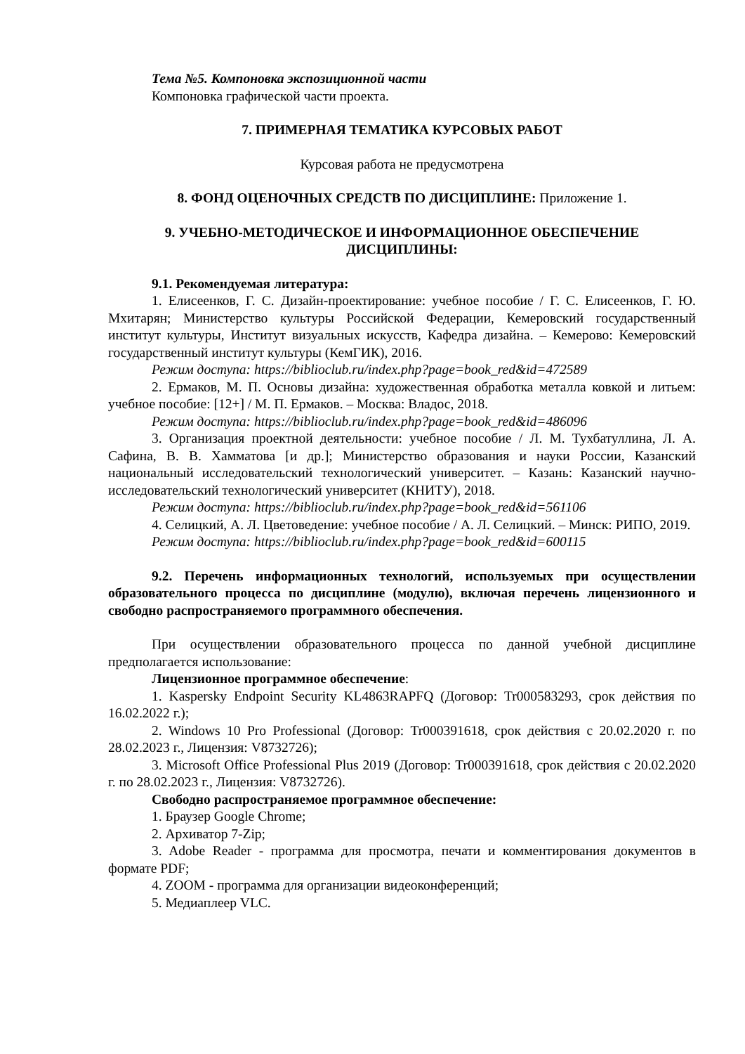Тема №5. Компоновка экспозиционной части
Компоновка графической части проекта.
7. ПРИМЕРНАЯ ТЕМАТИКА КУРСОВЫХ РАБОТ
Курсовая работа не предусмотрена
8. ФОНД ОЦЕНОЧНЫХ СРЕДСТВ ПО ДИСЦИПЛИНЕ: Приложение 1.
9. УЧЕБНО-МЕТОДИЧЕСКОЕ И ИНФОРМАЦИОННОЕ ОБЕСПЕЧЕНИЕ ДИСЦИПЛИНЫ:
9.1. Рекомендуемая литература:
1. Елисеенков, Г. С. Дизайн-проектирование: учебное пособие / Г. С. Елисеенков, Г. Ю. Мхитарян; Министерство культуры Российской Федерации, Кемеровский государственный институт культуры, Институт визуальных искусств, Кафедра дизайна. – Кемерово: Кемеровский государственный институт культуры (КемГИК), 2016.
Режим доступа: https://biblioclub.ru/index.php?page=book_red&id=472589
2. Ермаков, М. П. Основы дизайна: художественная обработка металла ковкой и литьем: учебное пособие: [12+] / М. П. Ермаков. – Москва: Владос, 2018.
Режим доступа: https://biblioclub.ru/index.php?page=book_red&id=486096
3. Организация проектной деятельности: учебное пособие / Л. М. Тухбатуллина, Л. А. Сафина, В. В. Хамматова [и др.]; Министерство образования и науки России, Казанский национальный исследовательский технологический университет. – Казань: Казанский научно-исследовательский технологический университет (КНИТУ), 2018.
Режим доступа: https://biblioclub.ru/index.php?page=book_red&id=561106
4. Селицкий, А. Л. Цветоведение: учебное пособие / А. Л. Селицкий. – Минск: РИПО, 2019.
Режим доступа: https://biblioclub.ru/index.php?page=book_red&id=600115
9.2. Перечень информационных технологий, используемых при осуществлении образовательного процесса по дисциплине (модулю), включая перечень лицензионного и свободно распространяемого программного обеспечения.
При осуществлении образовательного процесса по данной учебной дисциплине предполагается использование:
Лицензионное программное обеспечение:
1. Kaspersky Endpoint Security KL4863RAPFQ (Договор: Tr000583293, срок действия по 16.02.2022 г.);
2. Windows 10 Pro Professional (Договор: Tr000391618, срок действия с 20.02.2020 г. по 28.02.2023 г., Лицензия: V8732726);
3. Microsoft Office Professional Plus 2019 (Договор: Tr000391618, срок действия с 20.02.2020 г. по 28.02.2023 г., Лицензия: V8732726).
Свободно распространяемое программное обеспечение:
1. Браузер Google Chrome;
2. Архиватор 7-Zip;
3. Adobe Reader - программа для просмотра, печати и комментирования документов в формате PDF;
4. ZOOM - программа для организации видеоконференций;
5. Медиаплеер VLC.